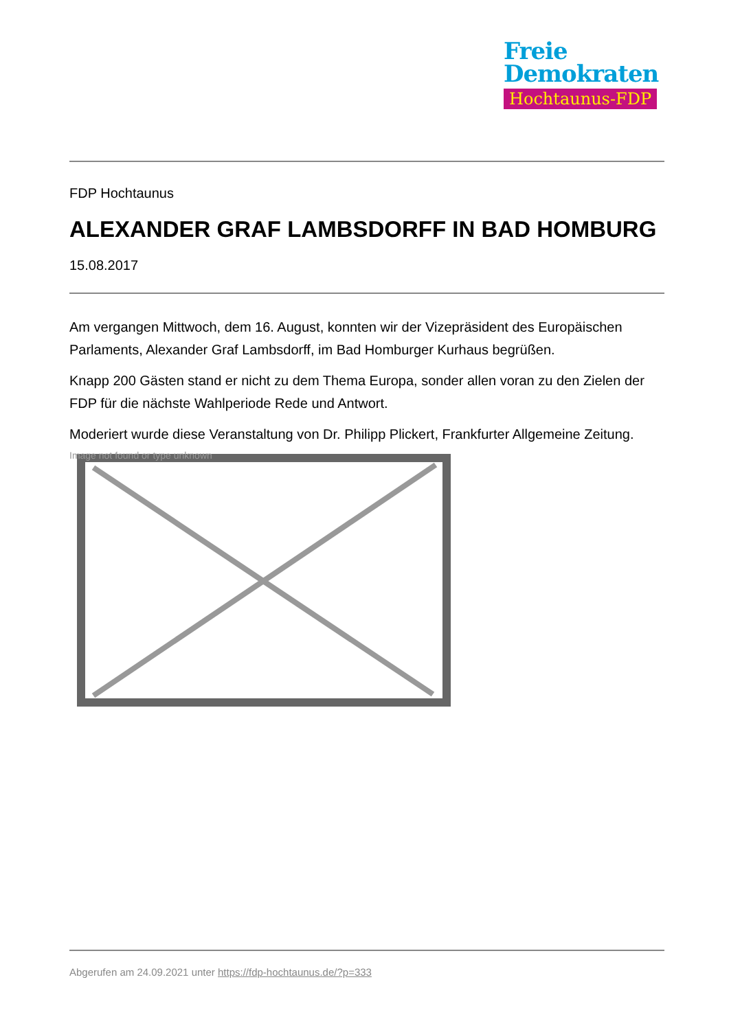Freie
Demokraten
Hochtaunus-FDP
FDP Hochtaunus
ALEXANDER GRAF LAMBSDORFF IN BAD HOMBURG
15.08.2017
Am vergangen Mittwoch, dem 16. August, konnten wir der Vizepräsident des Europäischen Parlaments, Alexander Graf Lambsdorff, im Bad Homburger Kurhaus begrüßen.
Knapp 200 Gästen stand er nicht zu dem Thema Europa, sonder allen voran zu den Zielen der FDP für die nächste Wahlperiode Rede und Antwort.
Moderiert wurde diese Veranstaltung von Dr. Philipp Plickert, Frankfurter Allgemeine Zeitung.
Image not found or type unknown
Abgerufen am 24.09.2021 unter https://fdp-hochtaunus.de/?p=333